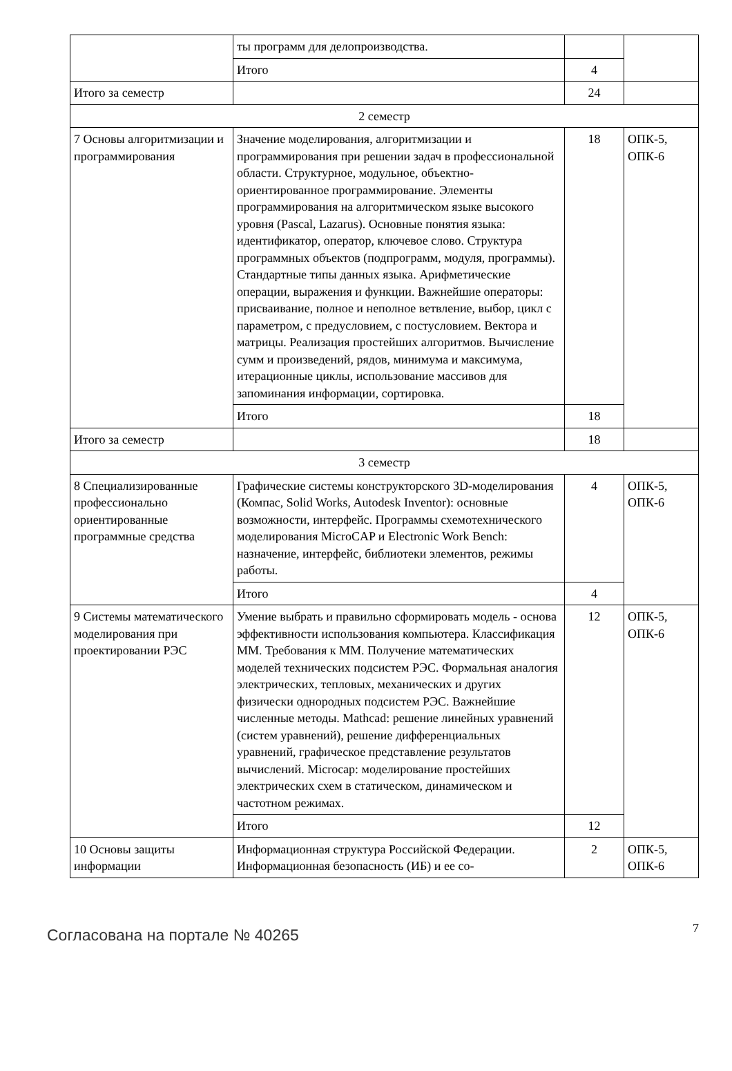| | ты программ для делопроизводства. | | |
| | Итого | 4 | |
| Итого за семестр | | 24 | |
| 2 семестр | | | |
| 7 Основы алгоритмизации и программирования | Значение моделирования, алгоритмизации и программирования при решении задач в профессиональной области. Структурное, модульное, объектно-ориентированное программирование. Элементы программирования на алгоритмическом языке высокого уровня (Pascal, Lazarus). Основные понятия языка: идентификатор, оператор, ключевое слово. Структура программных объектов (подпрограмм, модуля, программы). Стандартные типы данных языка. Арифметические операции, выражения и функции. Важнейшие операторы: присваивание, полное и неполное ветвление, выбор, цикл с параметром, с предусловием, с постусловием. Вектора и матрицы. Реализация простейших алгоритмов. Вычисление сумм и произведений, рядов, минимума и максимума, итерационные циклы, использование массивов для запоминания информации, сортировка. | 18 | ОПК-5, ОПК-6 |
| | Итого | 18 | |
| Итого за семестр | | 18 | |
| 3 семестр | | | |
| 8 Специализированные профессионально ориентированные программные средства | Графические системы конструкторского 3D-моделирования (Компас, Solid Works, Autodesk Inventor): основные возможности, интерфейс. Программы схемотехнического моделирования MicroCAP и Electronic Work Bench: назначение, интерфейс, библиотеки элементов, режимы работы. | 4 | ОПК-5, ОПК-6 |
| | Итого | 4 | |
| 9 Системы математического моделирования при проектировании РЭС | Умение выбрать и правильно сформировать модель - основа эффективности использования компьютера. Классификация ММ. Требования к ММ. Получение математических моделей технических подсистем РЭС. Формальная аналогия электрических, тепловых, механических и других физически однородных подсистем РЭС. Важнейшие численные методы. Mathcad: решение линейных уравнений (систем уравнений), решение дифференциальных уравнений, графическое представление результатов вычислений. Microcap: моделирование простейших электрических схем в статическом, динамическом и частотном режимах. | 12 | ОПК-5, ОПК-6 |
| | Итого | 12 | |
| 10 Основы защиты информации | Информационная структура Российской Федерации. Информационная безопасность (ИБ) и ее со- | 2 | ОПК-5, ОПК-6 |
Согласована на портале № 40265
7